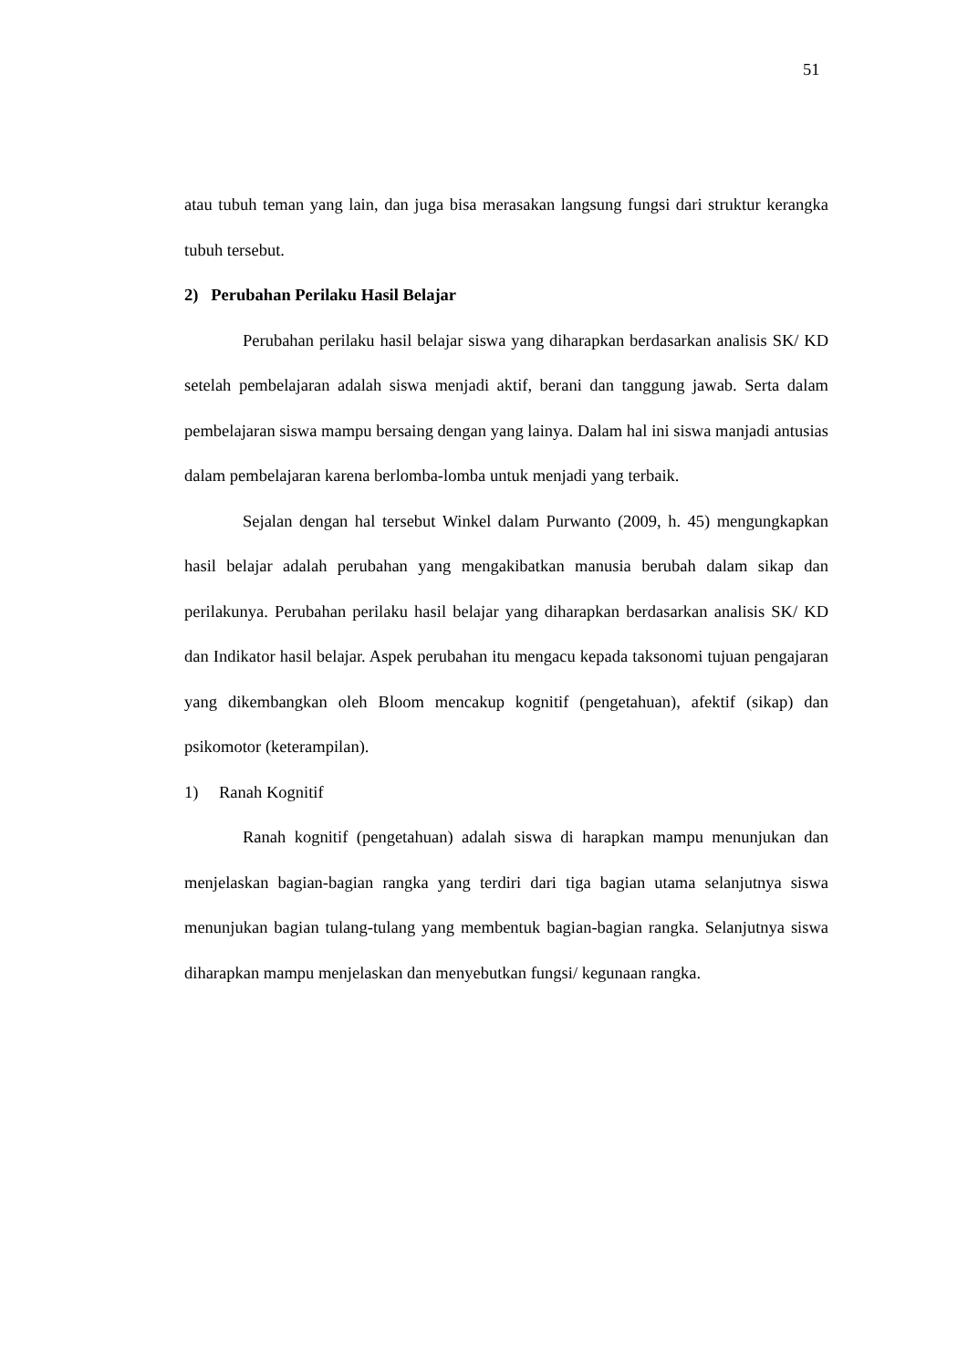51
atau tubuh teman yang lain, dan juga bisa merasakan langsung fungsi dari struktur kerangka tubuh tersebut.
2) Perubahan Perilaku Hasil Belajar
Perubahan perilaku hasil belajar siswa yang diharapkan berdasarkan analisis SK/ KD setelah pembelajaran adalah siswa menjadi aktif, berani dan tanggung jawab. Serta dalam pembelajaran siswa mampu bersaing dengan yang lainya. Dalam hal ini siswa manjadi antusias dalam pembelajaran karena berlomba-lomba untuk menjadi yang terbaik.
Sejalan dengan hal tersebut Winkel dalam Purwanto (2009, h. 45) mengungkapkan hasil belajar adalah perubahan yang mengakibatkan manusia berubah dalam sikap dan perilakunya. Perubahan perilaku hasil belajar yang diharapkan berdasarkan analisis SK/ KD dan Indikator hasil belajar. Aspek perubahan itu mengacu kepada taksonomi tujuan pengajaran yang dikembangkan oleh Bloom mencakup kognitif (pengetahuan), afektif (sikap) dan psikomotor (keterampilan).
1) Ranah Kognitif
Ranah kognitif (pengetahuan) adalah siswa di harapkan mampu menunjukan dan menjelaskan bagian-bagian rangka yang terdiri dari tiga bagian utama selanjutnya siswa menunjukan bagian tulang-tulang yang membentuk bagian-bagian rangka. Selanjutnya siswa diharapkan mampu menjelaskan dan menyebutkan fungsi/ kegunaan rangka.